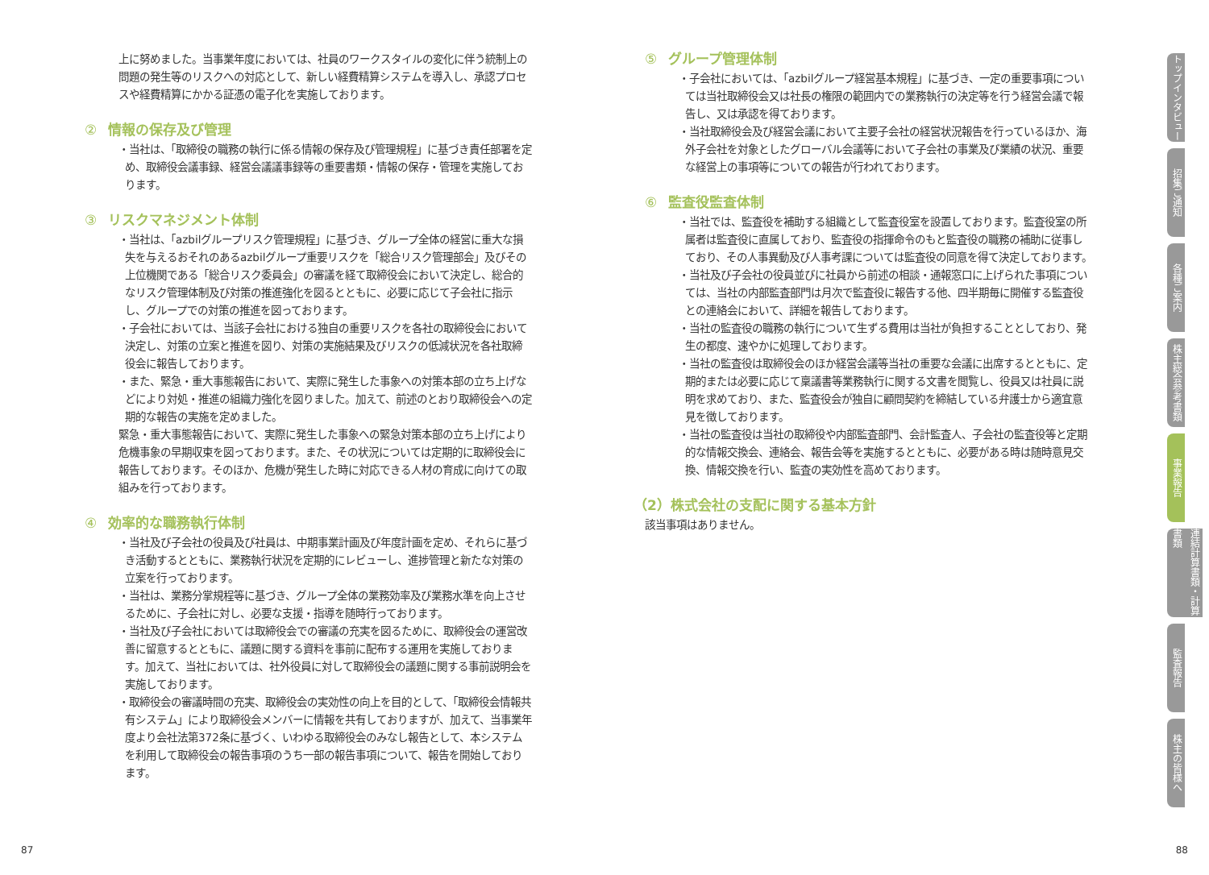上に努めました。当事業年度においては、社員のワークスタイルの変化に伴う統制上の問題の発生等のリスクへの対応として、新しい経費精算システムを導入し、承認プロセスや経費精算にかかる証憑の電子化を実施しております。
② 情報の保存及び管理
・当社は、「取締役の職務の執行に係る情報の保存及び管理規程」に基づき責任部署を定め、取締役会議事録、経営会議議事録等の重要書類・情報の保存・管理を実施しております。
③ リスクマネジメント体制
・当社は、「azbilグループリスク管理規程」に基づき、グループ全体の経営に重大な損失を与えるおそれのあるazbilグループ重要リスクを「総合リスク管理部会」及びその上位機関である「総合リスク委員会」の審議を経て取締役会において決定し、総合的なリスク管理体制及び対策の推進強化を図るとともに、必要に応じて子会社に指示し、グループでの対策の推進を図っております。
・子会社においては、当該子会社における独自の重要リスクを各社の取締役会において決定し、対策の立案と推進を図り、対策の実施結果及びリスクの低減状況を各社取締役会に報告しております。
・また、緊急・重大事態報告において、実際に発生した事象への対策本部の立ち上げなどにより対処・推進の組織力強化を図りました。加えて、前述のとおり取締役会への定期的な報告の実施を定めました。
緊急・重大事態報告において、実際に発生した事象への緊急対策本部の立ち上げにより危機事象の早期収束を図っております。また、その状況については定期的に取締役会に報告しております。そのほか、危機が発生した時に対応できる人材の育成に向けての取組みを行っております。
④ 効率的な職務執行体制
・当社及び子会社の役員及び社員は、中期事業計画及び年度計画を定め、それらに基づき活動するとともに、業務執行状況を定期的にレビューし、進捗管理と新たな対策の立案を行っております。
・当社は、業務分掌規程等に基づき、グループ全体の業務効率及び業務水準を向上させるために、子会社に対し、必要な支援・指導を随時行っております。
・当社及び子会社においては取締役会での審議の充実を図るために、取締役会の運営改善に留意するとともに、議題に関する資料を事前に配布する運用を実施しております。加えて、当社においては、社外役員に対して取締役会の議題に関する事前説明会を実施しております。
・取締役会の審議時間の充実、取締役会の実効性の向上を目的として、「取締役会情報共有システム」により取締役会メンバーに情報を共有しておりますが、加えて、当事業年度より会社法第372条に基づく、いわゆる取締役会のみなし報告として、本システムを利用して取締役会の報告事項のうち一部の報告事項について、報告を開始しております。
⑤ グループ管理体制
・子会社においては、「azbilグループ経営基本規程」に基づき、一定の重要事項については当社取締役会又は社長の権限の範囲内での業務執行の決定等を行う経営会議で報告し、又は承認を得ております。
・当社取締役会及び経営会議において主要子会社の経営状況報告を行っているほか、海外子会社を対象としたグローバル会議等において子会社の事業及び業績の状況、重要な経営上の事項等についての報告が行われております。
⑥ 監査役監査体制
・当社では、監査役を補助する組織として監査役室を設置しております。監査役室の所属者は監査役に直属しており、監査役の指揮命令のもと監査役の職務の補助に従事しており、その人事異動及び人事考課については監査役の同意を得て決定しております。
・当社及び子会社の役員並びに社員から前述の相談・通報窓口に上げられた事項については、当社の内部監査部門は月次で監査役に報告する他、四半期毎に開催する監査役との連絡会において、詳細を報告しております。
・当社の監査役の職務の執行について生ずる費用は当社が負担することとしており、発生の都度、速やかに処理しております。
・当社の監査役は取締役会のほか経営会議等当社の重要な会議に出席するとともに、定期的または必要に応じて稟議書等業務執行に関する文書を閲覧し、役員又は社員に説明を求めており、また、監査役会が独自に顧問契約を締結している弁護士から適宜意見を徴しております。
・当社の監査役は当社の取締役や内部監査部門、会計監査人、子会社の監査役等と定期的な情報交換会、連絡会、報告会等を実施するとともに、必要がある時は随時意見交換、情報交換を行い、監査の実効性を高めております。
（2）株式会社の支配に関する基本方針
該当事項はありません。
トップインタビュー
招集ご通知
各種ご案内
株主総会参考書類
事業報告
連結計算書類・計算書類
監査報告
株主の皆様へ
87 88